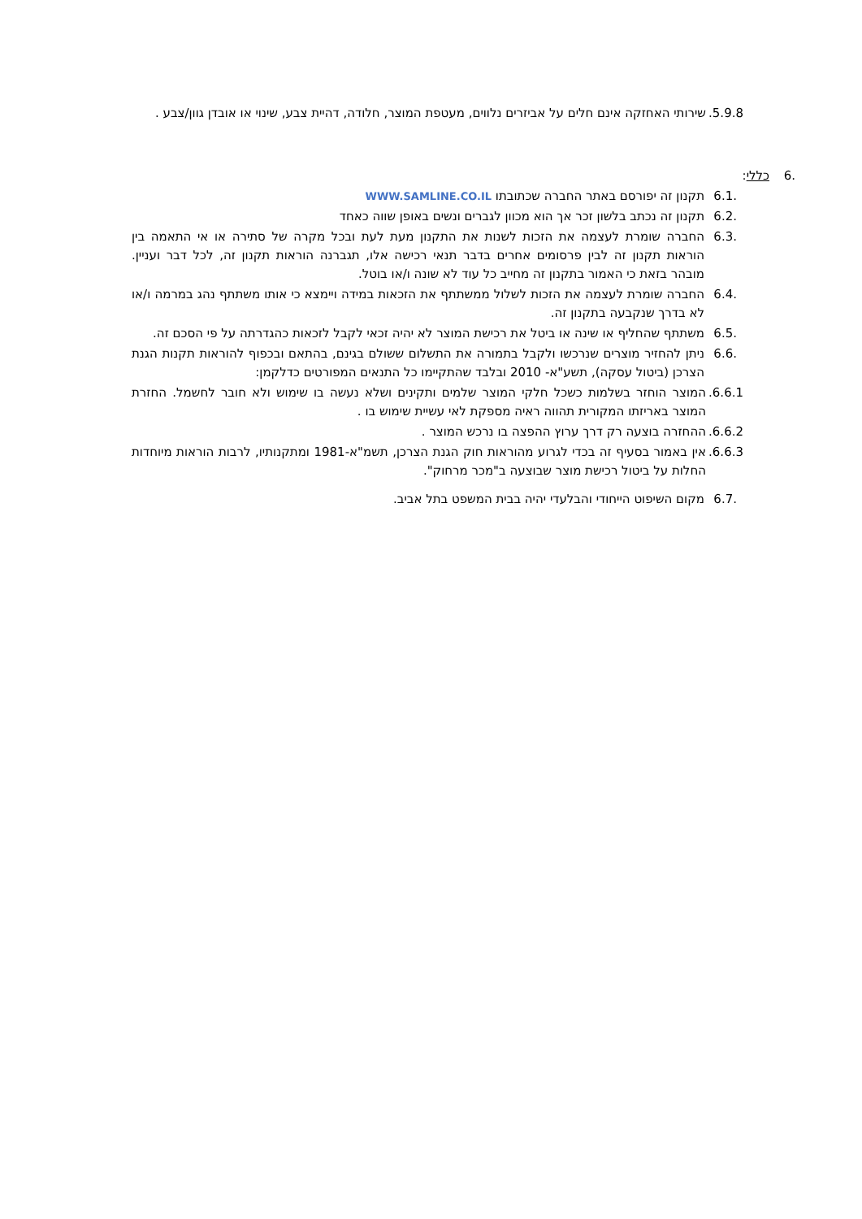5.9.8. שירותי האחזקה אינם חלים על אביזרים נלווים, מעטפת המוצר, חלודה, דהיית צבע, שינוי או אובדן גוון/צבע .
.6 כללי:
.6.1 תקנון זה יפורסם באתר החברה שכתובתו WWW.SAMLINE.CO.IL
.6.2 תקנון זה נכתב בלשון זכר אך הוא מכוון לגברים ונשים באופן שווה כאחד
.6.3 החברה שומרת לעצמה את הזכות לשנות את התקנון מעת לעת ובכל מקרה של סתירה או אי התאמה בין הוראות תקנון זה לבין פרסומים אחרים בדבר תנאי רכישה אלו, תגברנה הוראות תקנון זה, לכל דבר ועניין. מובהר בזאת כי האמור בתקנון זה מחייב כל עוד לא שונה ו/או בוטל.
.6.4 החברה שומרת לעצמה את הזכות לשלול ממשתתף את הזכאות במידה ויימצא כי אותו משתתף נהג במרמה ו/או לא בדרך שנקבעה בתקנון זה.
.6.5 משתתף שהחליף או שינה או ביטל את רכישת המוצר לא יהיה זכאי לקבל לזכאות כהגדרתה על פי הסכם זה.
.6.6 ניתן להחזיר מוצרים שנרכשו ולקבל בתמורה את התשלום ששולם בגינם, בהתאם ובכפוף להוראות תקנות הגנת הצרכן (ביטול עסקה), תשע"א- 2010 ובלבד שהתקיימו כל התנאים המפורטים כדלקמן:
6.6.1. המוצר הוחזר בשלמות כשכל חלקי המוצר שלמים ותקינים ושלא נעשה בו שימוש ולא חובר לחשמל. החזרת המוצר באריזתו המקורית תהווה ראיה מספקת לאי עשיית שימוש בו .
6.6.2. ההחזרה בוצעה רק דרך ערוץ ההפצה בו נרכש המוצר .
6.6.3. אין באמור בסעיף זה בכדי לגרוע מהוראות חוק הגנת הצרכן, תשמ"א-1981 ומתקנותיו, לרבות הוראות מיוחדות החלות על ביטול רכישת מוצר שבוצעה ב"מכר מרחוק".
.6.7 מקום השיפוט הייחודי והבלעדי יהיה בבית המשפט בתל אביב.